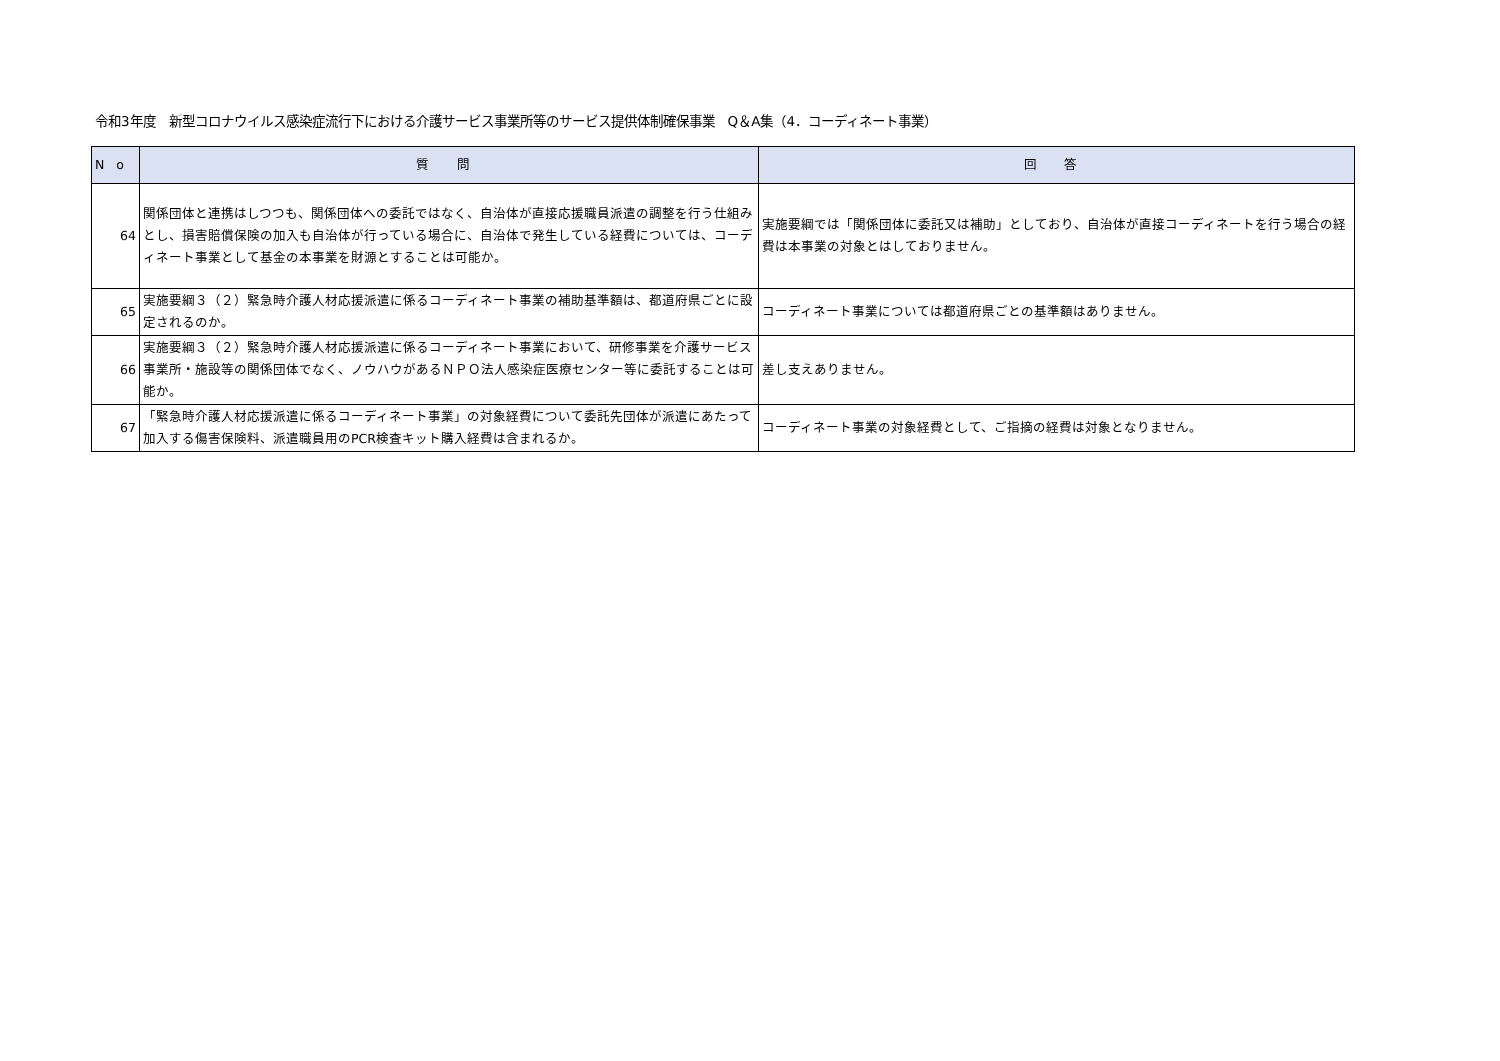令和3年度　新型コロナウイルス感染症流行下における介護サービス事業所等のサービス提供体制確保事業　Q＆A集（4．コーディネート事業）
| No | 質 問 | 回 答 |
| --- | --- | --- |
| 64 | 関係団体と連携はしつつも、関係団体への委託ではなく、自治体が直接応援職員派遣の調整を行う仕組みとし、損害賠償保険の加入も自治体が行っている場合に、自治体で発生している経費については、コーディネート事業として基金の本事業を財源とすることは可能か。 | 実施要綱では「関係団体に委託又は補助」としており、自治体が直接コーディネートを行う場合の経費は本事業の対象とはしておりません。 |
| 65 | 実施要綱３（２）緊急時介護人材応援派遣に係るコーディネート事業の補助基準額は、都道府県ごとに設定されるのか。 | コーディネート事業については都道府県ごとの基準額はありません。 |
| 66 | 実施要綱３（２）緊急時介護人材応援派遣に係るコーディネート事業において、研修事業を介護サービス事業所・施設等の関係団体でなく、ノウハウがあるＮＰＯ法人感染症医療センター等に委託することは可能か。 | 差し支えありません。 |
| 67 | 「緊急時介護人材応援派遣に係るコーディネート事業」の対象経費について委託先団体が派遣にあたって加入する傷害保険料、派遣職員用のPCR検査キット購入経費は含まれるか。 | コーディネート事業の対象経費として、ご指摘の経費は対象となりません。 |